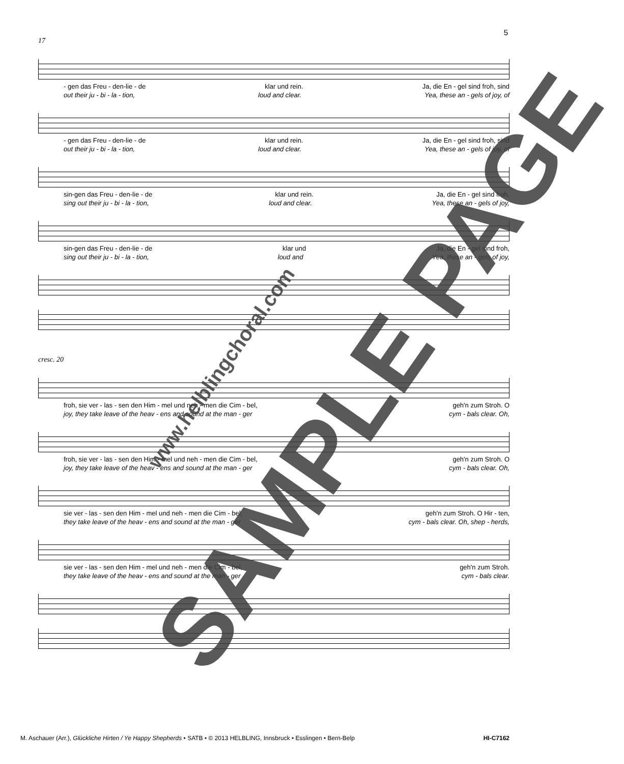5
17
- gen das Freu - den-lie - de klar und rein. Ja, die En - gel sind froh, sind
out their ju - bi - la - tion, loud and clear. Yea, these an - gels of joy, of
- gen das Freu - den-lie - de klar und rein. Ja, die En - gel sind froh, sind
out their ju - bi - la - tion, loud and clear. Yea, these an - gels of joy, of
sin-gen das Freu - den-lie - de klar und rein. Ja, die En - gel sind froh,
sing out their ju - bi - la - tion, loud and clear. Yea, these an - gels of joy,
sin-gen das Freu - den-lie - de klar und Ja, die En - gel sind froh,
sing out their ju - bi - la - tion, loud and Yea, these an - gels of joy,
cresc. 20
froh, sie ver - las - sen den Him - mel und neh - men die Cim - bel, geh'n zum Stroh. O
joy, they take leave of the heav - ens and sound at the man - ger cym - bals clear. Oh,
froh, sie ver - las - sen den Him - mel und neh - men die Cim - bel, geh'n zum Stroh. O
joy, they take leave of the heav - ens and sound at the man - ger cym - bals clear. Oh,
sie ver - las - sen den Him - mel und neh - men die Cim - bel, geh'n zum Stroh. O Hir - ten,
they take leave of the heav - ens and sound at the man - ger cym - bals clear. Oh, shep - herds,
sie ver - las - sen den Him - mel und neh - men die Cim - bel, geh'n zum Stroh.
they take leave of the heav - ens and sound at the man - ger cym - bals clear.
SAMPLE PAGE www.helblingchoral.com
M. Aschauer (Arr.), Glückliche Hirten / Ye Happy Shepherds • SATB • © 2013 HELBLING, Innsbruck • Esslingen • Bern-Belp HI-C7162